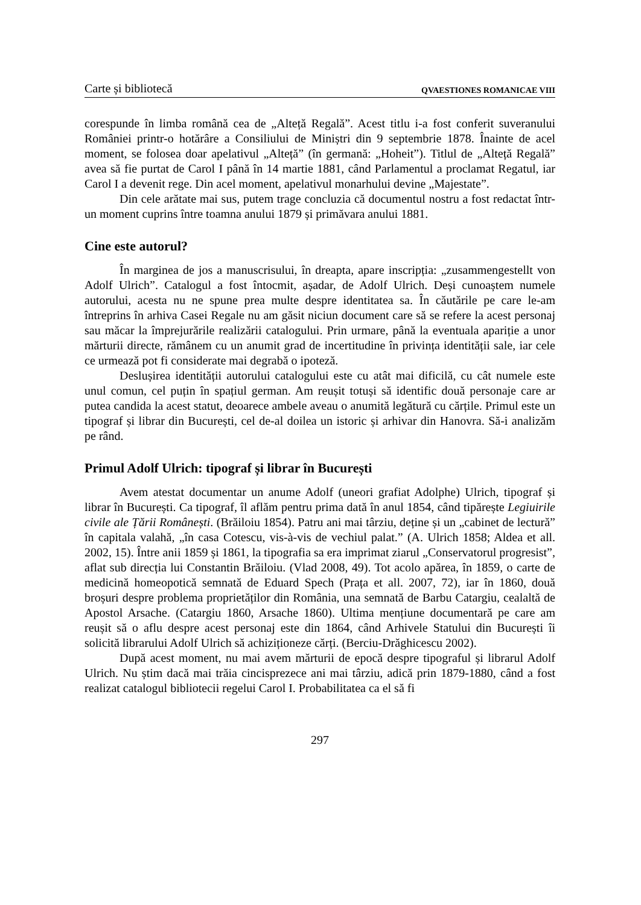Carte și bibliotecă QVAESTIONES ROMANICAE VIII
corespunde în limba română cea de „Alteță Regală”. Acest titlu i-a fost conferit suveranului României printr-o hotărâre a Consiliului de Miniștri din 9 septembrie 1878. Înainte de acel moment, se folosea doar apelativul „Alteță” (în germană: „Hoheit”). Titlul de „Alteță Regală” avea să fie purtat de Carol I până în 14 martie 1881, când Parlamentul a proclamat Regatul, iar Carol I a devenit rege. Din acel moment, apelativul monarhului devine „Majestate”.
Din cele arătate mai sus, putem trage concluzia că documentul nostru a fost redactat într-un moment cuprins între toamna anului 1879 și primăvara anului 1881.
Cine este autorul?
În marginea de jos a manuscrisului, în dreapta, apare inscripția: „zusammengestellt von Adolf Ulrich”. Catalogul a fost întocmit, așadar, de Adolf Ulrich. Deși cunoaștem numele autorului, acesta nu ne spune prea multe despre identitatea sa. În căutările pe care le-am întreprins în arhiva Casei Regale nu am găsit niciun document care să se refere la acest personaj sau măcar la împrejurările realizării catalogului. Prin urmare, până la eventuala apariție a unor mărturii directe, rămânem cu un anumit grad de incertitudine în privința identității sale, iar cele ce urmează pot fi considerate mai degrabă o ipoteză.
Deslușirea identității autorului catalogului este cu atât mai dificilă, cu cât numele este unul comun, cel puțin în spațiul german. Am reușit totuși să identific două personaje care ar putea candida la acest statut, deoarece ambele aveau o anumită legătură cu cărțile. Primul este un tipograf și librar din București, cel de-al doilea un istoric și arhivar din Hanovra. Să-i analizăm pe rând.
Primul Adolf Ulrich: tipograf și librar în București
Avem atestat documentar un anume Adolf (uneori grafiat Adolphe) Ulrich, tipograf și librar în București. Ca tipograf, îl aflăm pentru prima dată în anul 1854, când tipărește Legiuirile civile ale Țării Românești. (Brăiloiu 1854). Patru ani mai târziu, deține și un „cabinet de lectură” în capitala valahă, „în casa Cotescu, vis-à-vis de vechiul palat.” (A. Ulrich 1858; Aldea et all. 2002, 15). Între anii 1859 și 1861, la tipografia sa era imprimat ziarul „Conservatorul progresist”, aflat sub direcția lui Constantin Brăiloiu. (Vlad 2008, 49). Tot acolo apărea, în 1859, o carte de medicină homeopotică semnată de Eduard Spech (Prața et all. 2007, 72), iar în 1860, două broșuri despre problema proprietăților din România, una semnată de Barbu Catargiu, cealaltă de Apostol Arsache. (Catargiu 1860, Arsache 1860). Ultima mențiune documentară pe care am reușit să o aflu despre acest personaj este din 1864, când Arhivele Statului din București îi solicită librarului Adolf Ulrich să achiziționeze cărți. (Berciu-Drăghicescu 2002).
După acest moment, nu mai avem mărturii de epocă despre tipograful și librarul Adolf Ulrich. Nu știm dacă mai trăia cincisprezece ani mai târziu, adică prin 1879-1880, când a fost realizat catalogul bibliotecii regelui Carol I. Probabilitatea ca el să fi
297